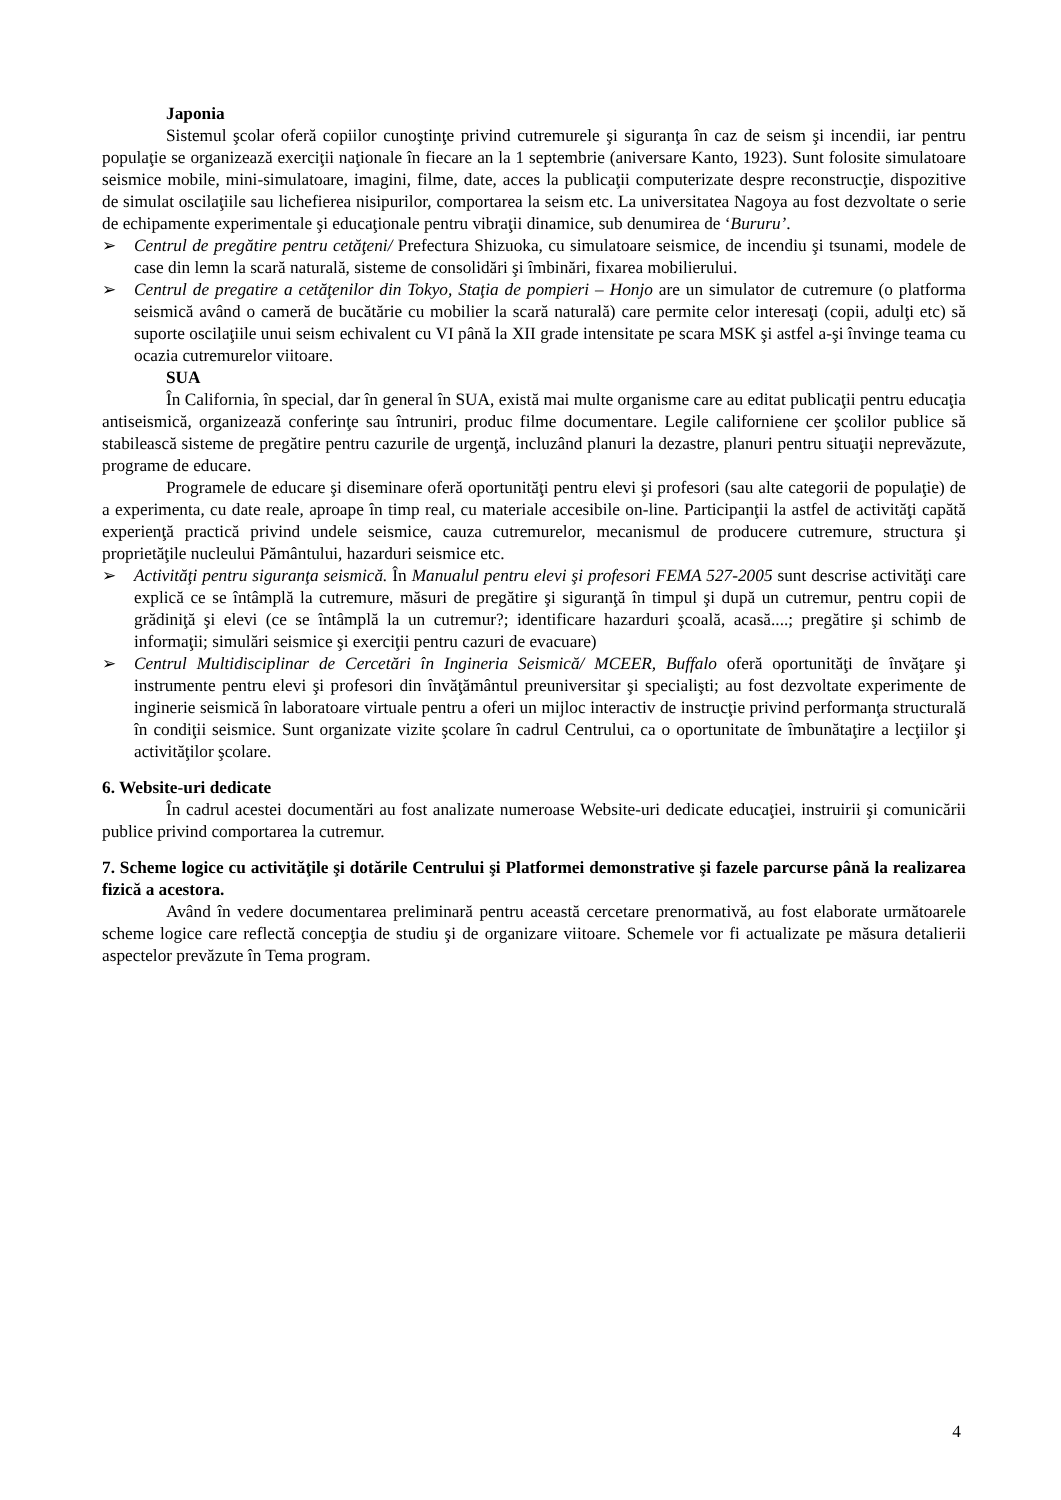Japonia
Sistemul şcolar oferă copiilor cunoştinţe privind cutremurele şi siguranţa în caz de seism şi incendii, iar pentru populaţie se organizează exerciţii naţionale în fiecare an la 1 septembrie (aniversare Kanto, 1923). Sunt folosite simulatoare seismice mobile, mini-simulatoare, imagini, filme, date, acces la publicaţii computerizate despre reconstrucţie, dispozitive de simulat oscilaţiile sau lichefierea nisipurilor, comportarea la seism etc. La universitatea Nagoya au fost dezvoltate o serie de echipamente experimentale şi educaţionale pentru vibraţii dinamice, sub denumirea de ‘Bururu’.
➢ Centrul de pregătire pentru cetăţeni/ Prefectura Shizuoka, cu simulatoare seismice, de incendiu şi tsunami, modele de case din lemn la scară naturală, sisteme de consolidări şi îmbinări, fixarea mobilierului.
➢ Centrul de pregatire a cetăţenilor din Tokyo, Staţia de pompieri – Honjo are un simulator de cutremure (o platforma seismică având o cameră de bucătărie cu mobilier la scară naturală) care permite celor interesaţi (copii, adulţi etc) să suporte oscilaţiile unui seism echivalent cu VI până la XII grade intensitate pe scara MSK şi astfel a-şi învinge teama cu ocazia cutremurelor viitoare.
SUA
În California, în special, dar în general în SUA, există mai multe organisme care au editat publicaţii pentru educaţia antiseismică, organizează conferinţe sau întruniri, produc filme documentare. Legile californiene cer şcolilor publice să stabilească sisteme de pregătire pentru cazurile de urgenţă, incluzând planuri la dezastre, planuri pentru situaţii neprevăzute, programe de educare.
Programele de educare şi diseminare oferă oportunităţi pentru elevi şi profesori (sau alte categorii de populaţie) de a experimenta, cu date reale, aproape în timp real, cu materiale accesibile on-line. Participanţii la astfel de activităţi capătă experienţă practică privind undele seismice, cauza cutremurelor, mecanismul de producere cutremure, structura şi proprietăţile nucleului Pământului, hazarduri seismice etc.
➢ Activităţi pentru siguranţa seismică. În Manualul pentru elevi şi profesori FEMA 527-2005 sunt descrise activităţi care explică ce se întâmplă la cutremure, măsuri de pregătire şi siguranţă în timpul şi după un cutremur, pentru copii de grădiniţă şi elevi (ce se întâmplă la un cutremur?; identificare hazarduri şcoală, acasă....; pregătire şi schimb de informaţii; simulări seismice şi exerciţii pentru cazuri de evacuare)
➢ Centrul Multidisciplinar de Cercetări în Ingineria Seismică/ MCEER, Buffalo oferă oportunităţi de învăţare şi instrumente pentru elevi şi profesori din învăţământul preuniversitar şi specialişti; au fost dezvoltate experimente de inginerie seismică în laboratoare virtuale pentru a oferi un mijloc interactiv de instrucţie privind performanţa structurală în condiţii seismice. Sunt organizate vizite şcolare în cadrul Centrului, ca o oportunitate de îmbunătaţire a lecţiilor şi activităţilor şcolare.
6. Website-uri dedicate
În cadrul acestei documentări au fost analizate numeroase Website-uri dedicate educaţiei, instruirii şi comunicării publice privind comportarea la cutremur.
7. Scheme logice cu activităţile şi dotările Centrului şi Platformei demonstrative şi fazele parcurse până la realizarea fizică a acestora.
Având în vedere documentarea preliminară pentru această cercetare prenormativă, au fost elaborate următoarele scheme logice care reflectă concepţia de studiu şi de organizare viitoare. Schemele vor fi actualizate pe măsura detalierii aspectelor prevăzute în Tema program.
4